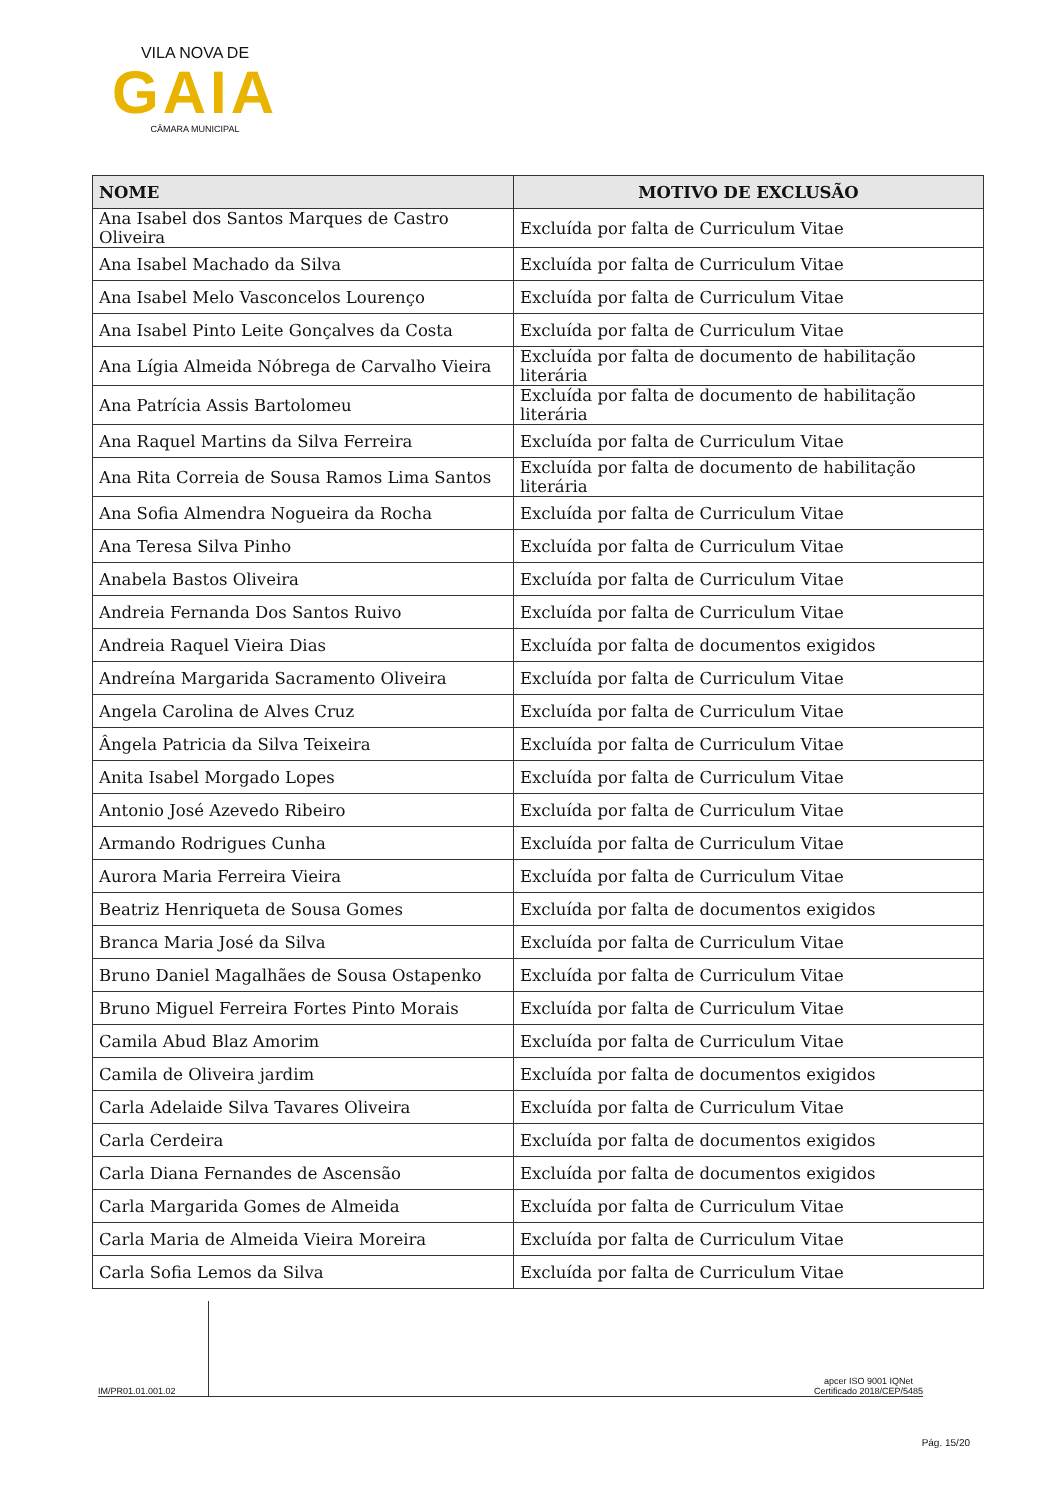VILA NOVA DE
GAIA
CÂMARA MUNICIPAL
| NOME | MOTIVO DE EXCLUSÃO |
| --- | --- |
| Ana Isabel dos Santos Marques de Castro Oliveira | Excluída por falta de Curriculum Vitae |
| Ana Isabel Machado da Silva | Excluída por falta de Curriculum Vitae |
| Ana Isabel Melo Vasconcelos Lourenço | Excluída por falta de Curriculum Vitae |
| Ana Isabel Pinto Leite Gonçalves da Costa | Excluída por falta de Curriculum Vitae |
| Ana Lígia Almeida Nóbrega de Carvalho Vieira | Excluída por falta de documento de habilitação literária |
| Ana Patrícia Assis Bartolomeu | Excluída por falta de documento de habilitação literária |
| Ana Raquel Martins da Silva Ferreira | Excluída por falta de Curriculum Vitae |
| Ana Rita Correia de Sousa Ramos Lima Santos | Excluída por falta de documento de habilitação literária |
| Ana Sofia Almendra Nogueira da Rocha | Excluída por falta de Curriculum Vitae |
| Ana Teresa Silva Pinho | Excluída por falta de Curriculum Vitae |
| Anabela Bastos Oliveira | Excluída por falta de Curriculum Vitae |
| Andreia Fernanda Dos Santos Ruivo | Excluída por falta de Curriculum Vitae |
| Andreia Raquel Vieira Dias | Excluída por falta de documentos exigidos |
| Andreína Margarida Sacramento Oliveira | Excluída por falta de Curriculum Vitae |
| Angela Carolina de Alves Cruz | Excluída por falta de Curriculum Vitae |
| Ângela Patricia da Silva Teixeira | Excluída por falta de Curriculum Vitae |
| Anita Isabel Morgado Lopes | Excluída por falta de Curriculum Vitae |
| Antonio José Azevedo Ribeiro | Excluída por falta de Curriculum Vitae |
| Armando Rodrigues Cunha | Excluída por falta de Curriculum Vitae |
| Aurora Maria Ferreira Vieira | Excluída por falta de Curriculum Vitae |
| Beatriz Henriqueta de Sousa Gomes | Excluída por falta de documentos exigidos |
| Branca Maria José da Silva | Excluída por falta de Curriculum Vitae |
| Bruno Daniel Magalhães de Sousa Ostapenko | Excluída por falta de Curriculum Vitae |
| Bruno Miguel Ferreira Fortes Pinto Morais | Excluída por falta de Curriculum Vitae |
| Camila Abud Blaz Amorim | Excluída por falta de Curriculum Vitae |
| Camila de Oliveira jardim | Excluída por falta de documentos exigidos |
| Carla Adelaide Silva Tavares Oliveira | Excluída por falta de Curriculum Vitae |
| Carla Cerdeira | Excluída por falta de documentos exigidos |
| Carla Diana Fernandes de Ascensão | Excluída por falta de documentos exigidos |
| Carla Margarida Gomes de Almeida | Excluída por falta de Curriculum Vitae |
| Carla Maria de Almeida Vieira Moreira | Excluída por falta de Curriculum Vitae |
| Carla Sofia Lemos da Silva | Excluída por falta de Curriculum Vitae |
IM/PR01.01.001.02
apcer ISO 9001 IQNet
Certificado 2018/CEP/5485
Pág. 15/20